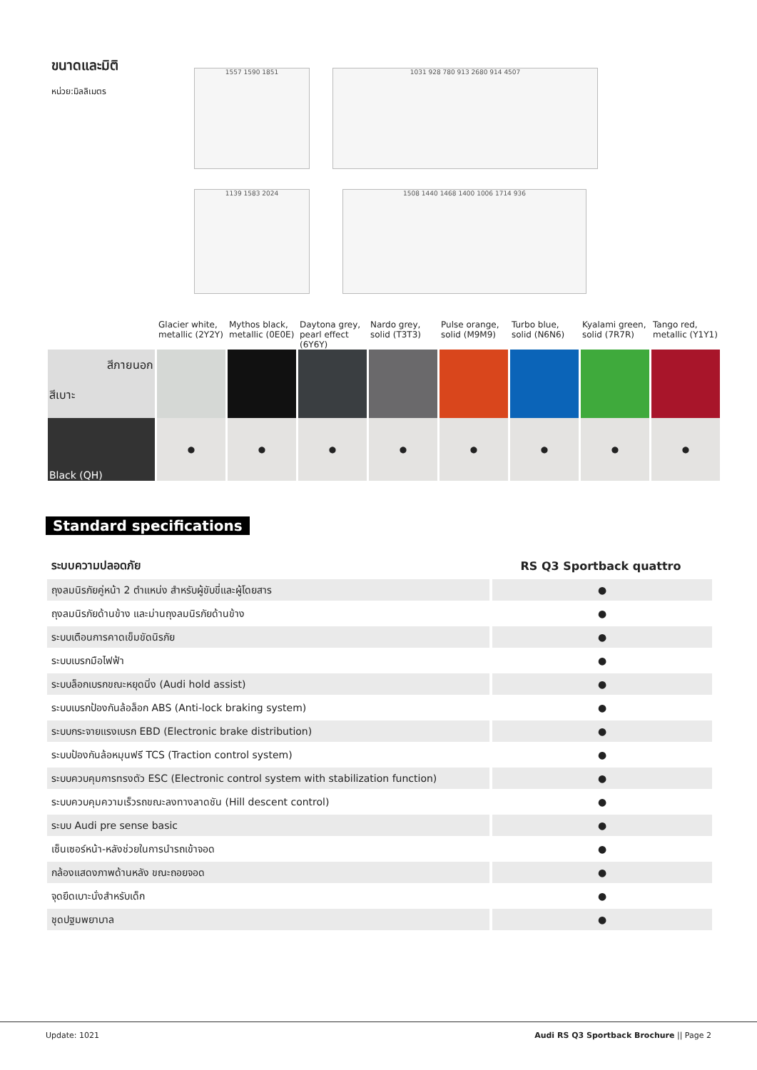ขนาดและมิติ
หน่วย:มิลลิเมตร
1557 1590 1851 1031 928 780 913 2680 914 4507
1139 1583 2024 1508 1440 1468 1400 1006 1714 936
| | Glacier white, metallic (2Y2Y) | Mythos black, metallic (0E0E) | Daytona grey, pearl effect (6Y6Y) | Nardo grey, solid (T3T3) | Pulse orange, solid (M9M9) | Turbo blue, solid (N6N6) | Kyalami green, solid (7R7R) | Tango red, metallic (Y1Y1) |
| สีภายนอก สีเบาะ | | | | | | | | |
| Black (QH) | ● | ● | ● | ● | ● | ● | ● | ● |
Standard specifications
| ระบบความปลอดภัย | RS Q3 Sportback quattro |
| ถุงลมนิรภัยคู่หน้า 2 ตำแหน่ง สำหรับผู้ขับขี่และผู้โดยสาร | ● |
| ถุงลมนิรภัยด้านข้าง และม่านถุงลมนิรภัยด้านข้าง | ● |
| ระบบเตือนการคาดเข็มขัดนิรภัย | ● |
| ระบบเบรกมือไฟฟ้า | ● |
| ระบบล็อกเบรกขณะหยุดนิ่ง (Audi hold assist) | ● |
| ระบบเบรกป้องกันล้อล็อก ABS (Anti-lock braking system) | ● |
| ระบบกระจายแรงเบรก EBD (Electronic brake distribution) | ● |
| ระบบป้องกันล้อหมุนฟรี TCS (Traction control system) | ● |
| ระบบควบคุมการทรงตัว ESC (Electronic control system with stabilization function) | ● |
| ระบบควบคุมความเร็วรถขณะลงทางลาดชัน (Hill descent control) | ● |
| ระบบ Audi pre sense basic | ● |
| เซ็นเซอร์หน้า-หลังช่วยในการนำรถเข้าจอด | ● |
| กล้องแสดงภาพด้านหลัง ขณะถอยจอด | ● |
| จุดยึดเบาะนั่งสำหรับเด็ก | ● |
| ชุดปฐมพยาบาล | ● |
Update: 1021 Audi RS Q3 Sportback Brochure || Page 2